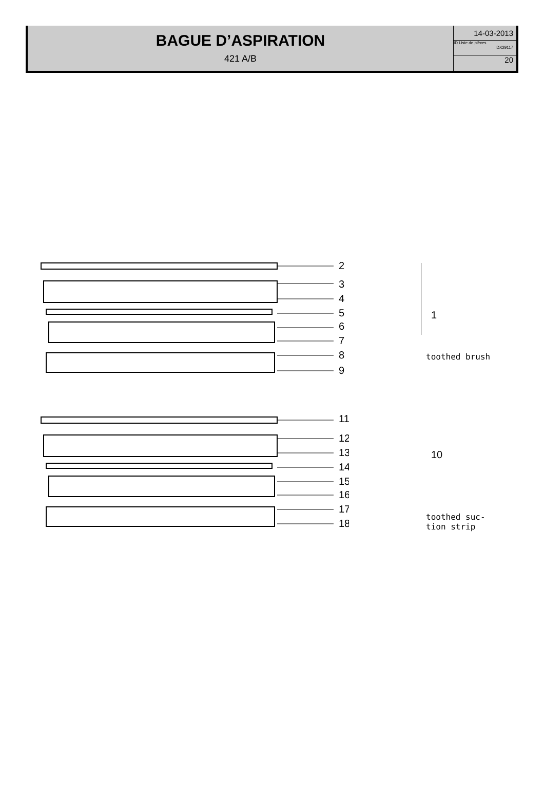BAGUE D’ASPIRATION
421 A/B
14-03-2013
ID Liste de pièces
DX29117
20
2
3
4
5
6
7
8
9
11
12
13
14
15
16
17
18
1
toothed brush
10
toothed suc-
tion strip